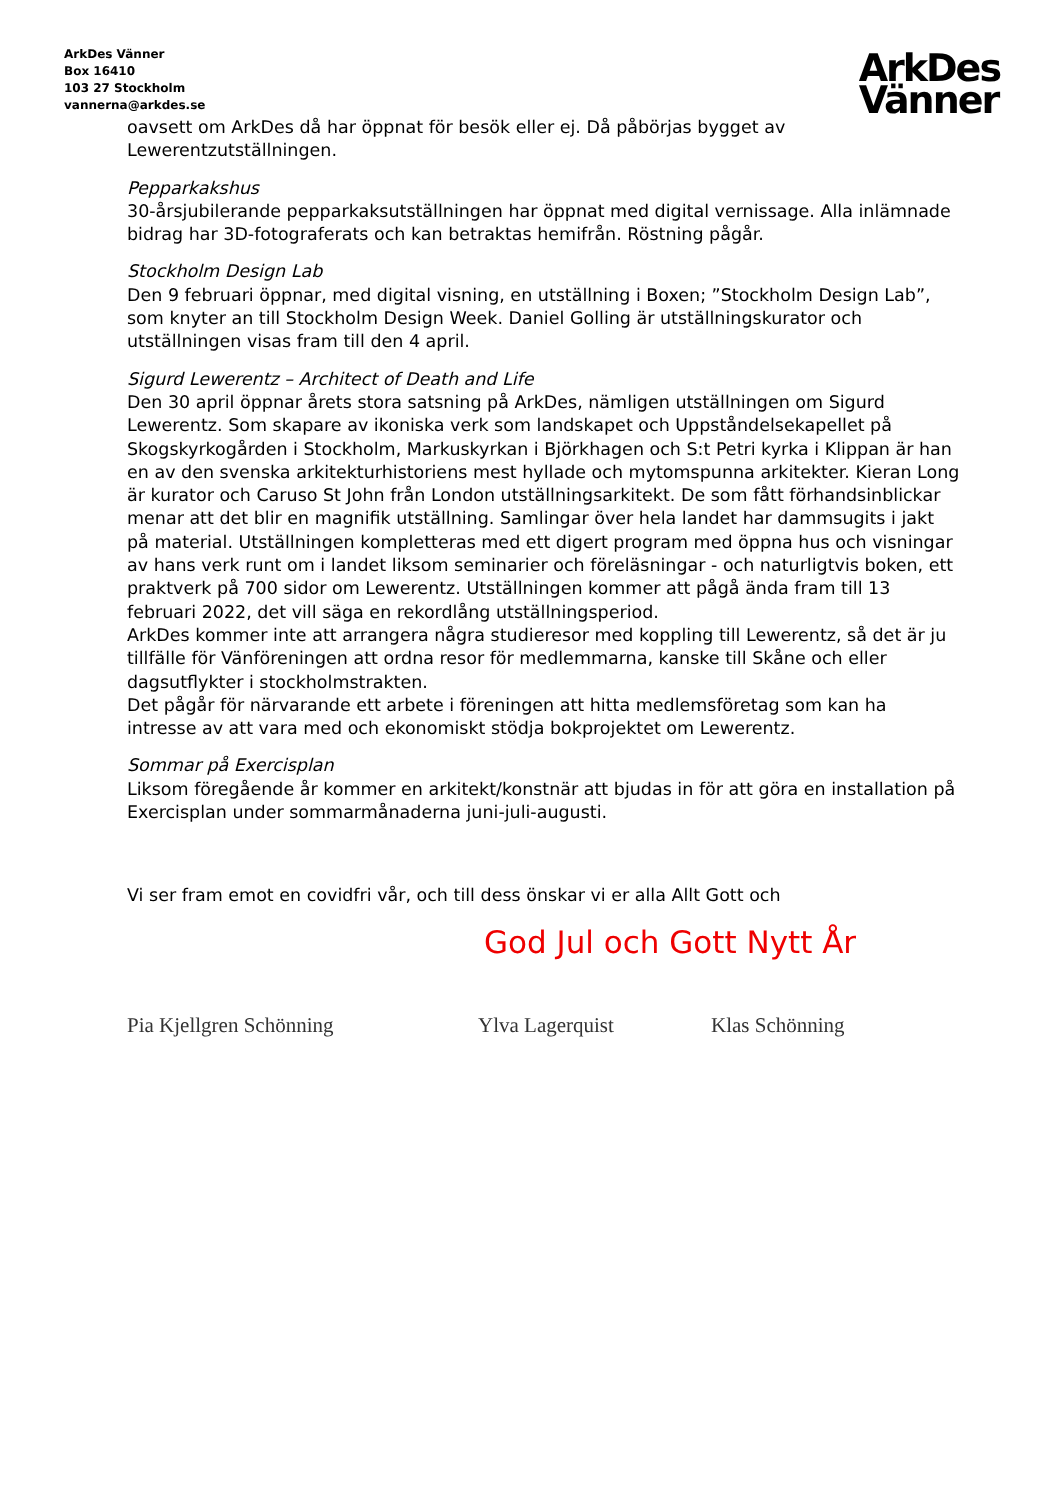ArkDes Vänner
Box 16410
103 27 Stockholm
vannerna@arkdes.se
ArkDes
Vänner
oavsett om ArkDes då har öppnat för besök eller ej. Då påbörjas bygget av Lewerentzutställningen.
Pepparkakshus
30-årsjubilerande pepparkaksutställningen har öppnat med digital vernissage. Alla inlämnade bidrag har 3D-fotograferats och kan betraktas hemifrån. Röstning pågår.
Stockholm Design Lab
Den 9 februari öppnar, med digital visning, en utställning i Boxen; ”Stockholm Design Lab”, som knyter an till Stockholm Design Week. Daniel Golling är utställningskurator och utställningen visas fram till den 4 april.
Sigurd Lewerentz – Architect of Death and Life
Den 30 april öppnar årets stora satsning på ArkDes, nämligen utställningen om Sigurd Lewerentz. Som skapare av ikoniska verk som landskapet och Uppståndelsekapellet på Skogskyrkogården i Stockholm, Markuskyrkan i Björkhagen och S:t Petri kyrka i Klippan är han en av den svenska arkitekturhistoriens mest hyllade och mytomspunna arkitekter. Kieran Long är kurator och Caruso St John från London utställningsarkitekt. De som fått förhandsinblickar menar att det blir en magnifik utställning. Samlingar över hela landet har dammsugits i jakt på material. Utställningen kompletteras med ett digert program med öppna hus och visningar av hans verk runt om i landet liksom seminarier och föreläsningar - och naturligtvis boken, ett praktverk på 700 sidor om Lewerentz. Utställningen kommer att pågå ända fram till 13 februari 2022, det vill säga en rekordlång utställningsperiod.
ArkDes kommer inte att arrangera några studieresor med koppling till Lewerentz, så det är ju tillfälle för Vänföreningen att ordna resor för medlemmarna, kanske till Skåne och eller dagsutflykter i stockholmstrakten.
Det pågår för närvarande ett arbete i föreningen att hitta medlemsföretag som kan ha intresse av att vara med och ekonomiskt stödja bokprojektet om Lewerentz.
Sommar på Exercisplan
Liksom föregående år kommer en arkitekt/konstnär att bjudas in för att göra en installation på Exercisplan under sommarmånaderna juni-juli-augusti.
Vi ser fram emot en covidfri vår, och till dess önskar vi er alla Allt Gott och
God Jul och Gott Nytt År
Pia Kjellgren Schönning Ylva Lagerquist Klas Schönning